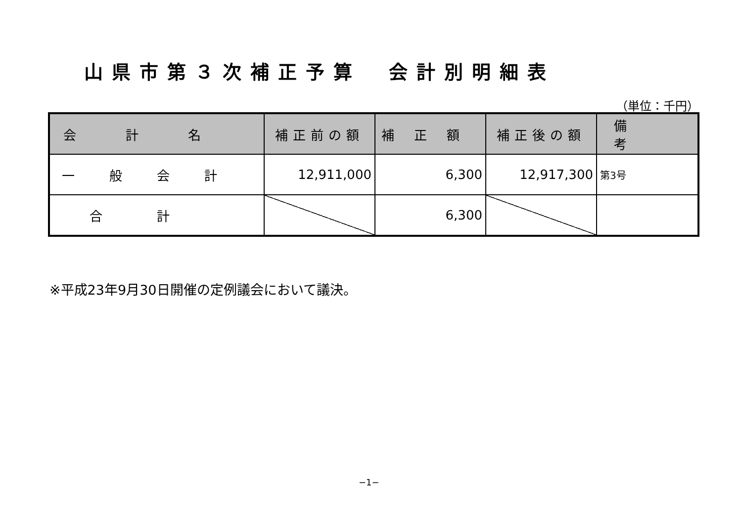山県市第３次補正予算　会計別明細表
（単位：千円）
| 会計名 | 補正前の額 | 補正額 | 補正後の額 | 備考 |
| --- | --- | --- | --- | --- |
| 一般会計 | 12,911,000 | 6,300 | 12,917,300 | 第3号 |
| 合計 | | 6,300 | | |
※平成23年9月30日開催の定例議会において議決。
−1−